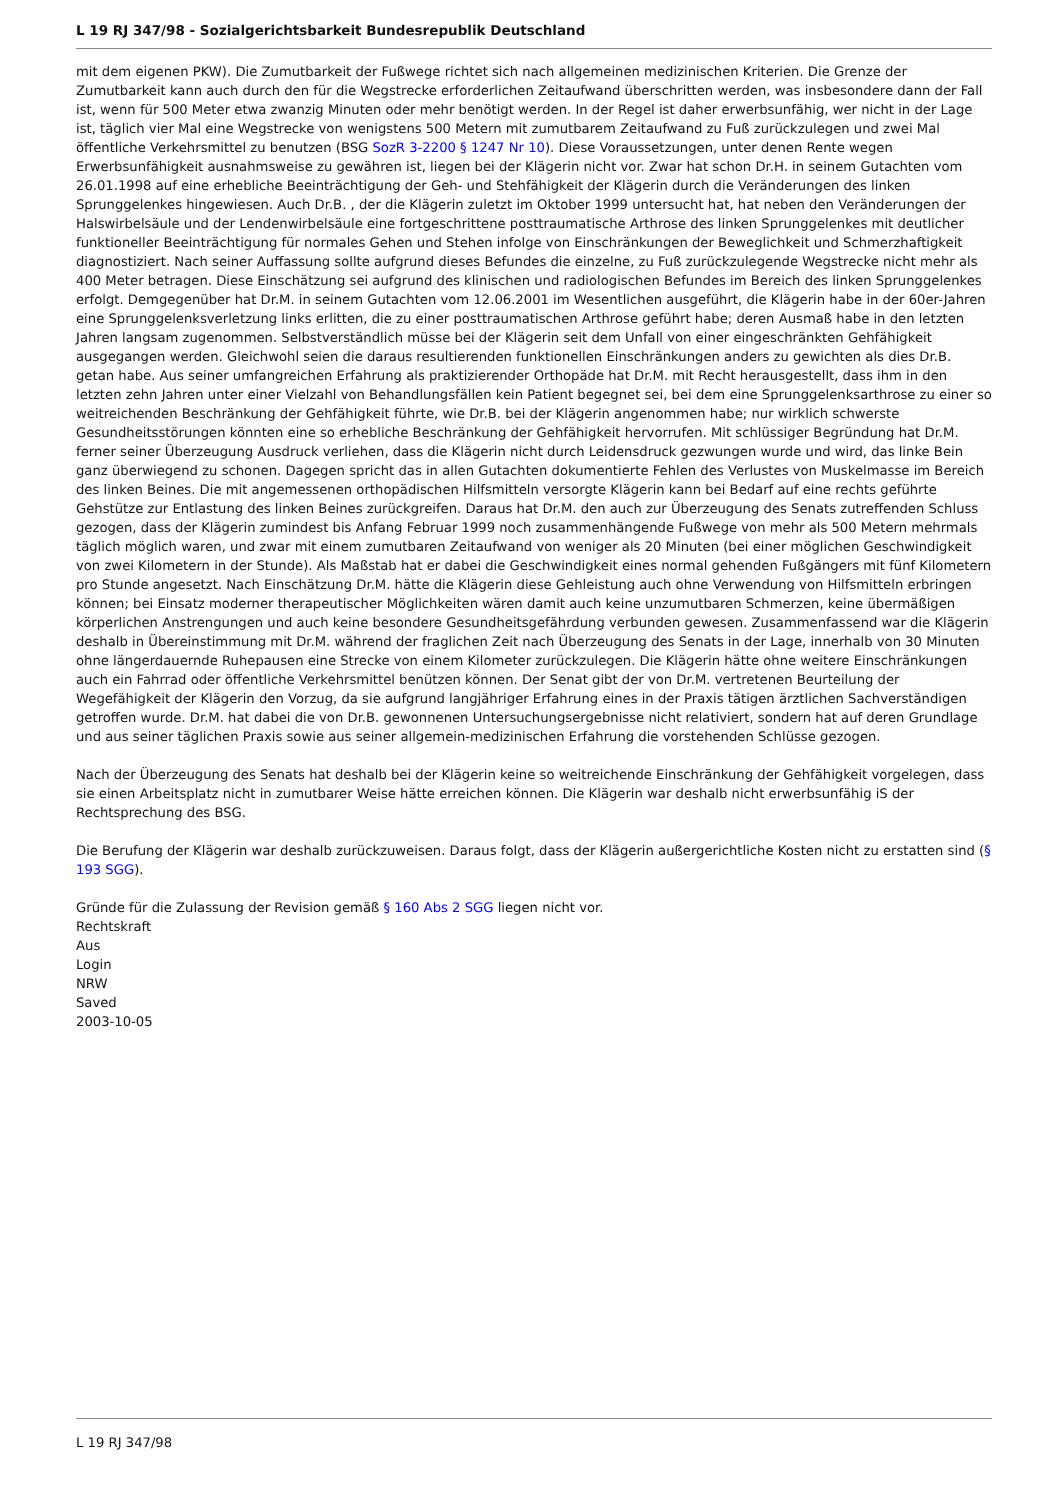L 19 RJ 347/98 - Sozialgerichtsbarkeit Bundesrepublik Deutschland
mit dem eigenen PKW). Die Zumutbarkeit der Fußwege richtet sich nach allgemeinen medizinischen Kriterien. Die Grenze der Zumutbarkeit kann auch durch den für die Wegstrecke erforderlichen Zeitaufwand überschritten werden, was insbesondere dann der Fall ist, wenn für 500 Meter etwa zwanzig Minuten oder mehr benötigt werden. In der Regel ist daher erwerbsunfähig, wer nicht in der Lage ist, täglich vier Mal eine Wegstrecke von wenigstens 500 Metern mit zumutbarem Zeitaufwand zu Fuß zurückzulegen und zwei Mal öffentliche Verkehrsmittel zu benutzen (BSG SozR 3-2200 § 1247 Nr 10). Diese Voraussetzungen, unter denen Rente wegen Erwerbsunfähigkeit ausnahmsweise zu gewähren ist, liegen bei der Klägerin nicht vor. Zwar hat schon Dr.H. in seinem Gutachten vom 26.01.1998 auf eine erhebliche Beeinträchtigung der Geh- und Stehfähigkeit der Klägerin durch die Veränderungen des linken Sprunggelenkes hingewiesen. Auch Dr.B. , der die Klägerin zuletzt im Oktober 1999 untersucht hat, hat neben den Veränderungen der Halswirbelsäule und der Lendenwirbelsäule eine fortgeschrittene posttraumatische Arthrose des linken Sprunggelenkes mit deutlicher funktioneller Beeinträchtigung für normales Gehen und Stehen infolge von Einschränkungen der Beweglichkeit und Schmerzhaftigkeit diagnostiziert. Nach seiner Auffassung sollte aufgrund dieses Befundes die einzelne, zu Fuß zurückzulegende Wegstrecke nicht mehr als 400 Meter betragen. Diese Einschätzung sei aufgrund des klinischen und radiologischen Befundes im Bereich des linken Sprunggelenkes erfolgt. Demgegenüber hat Dr.M. in seinem Gutachten vom 12.06.2001 im Wesentlichen ausgeführt, die Klägerin habe in der 60er-Jahren eine Sprunggelenksverletzung links erlitten, die zu einer posttraumatischen Arthrose geführt habe; deren Ausmaß habe in den letzten Jahren langsam zugenommen. Selbstverständlich müsse bei der Klägerin seit dem Unfall von einer eingeschränkten Gehfähigkeit ausgegangen werden. Gleichwohl seien die daraus resultierenden funktionellen Einschränkungen anders zu gewichten als dies Dr.B. getan habe. Aus seiner umfangreichen Erfahrung als praktizierender Orthopäde hat Dr.M. mit Recht herausgestellt, dass ihm in den letzten zehn Jahren unter einer Vielzahl von Behandlungsfällen kein Patient begegnet sei, bei dem eine Sprunggelenksarthrose zu einer so weitreichenden Beschränkung der Gehfähigkeit führte, wie Dr.B. bei der Klägerin angenommen habe; nur wirklich schwerste Gesundheitsstörungen könnten eine so erhebliche Beschränkung der Gehfähigkeit hervorrufen. Mit schlüssiger Begründung hat Dr.M. ferner seiner Überzeugung Ausdruck verliehen, dass die Klägerin nicht durch Leidensdruck gezwungen wurde und wird, das linke Bein ganz überwiegend zu schonen. Dagegen spricht das in allen Gutachten dokumentierte Fehlen des Verlustes von Muskelmasse im Bereich des linken Beines. Die mit angemessenen orthopädischen Hilfsmitteln versorgte Klägerin kann bei Bedarf auf eine rechts geführte Gehstütze zur Entlastung des linken Beines zurückgreifen. Daraus hat Dr.M. den auch zur Überzeugung des Senats zutreffenden Schluss gezogen, dass der Klägerin zumindest bis Anfang Februar 1999 noch zusammenhängende Fußwege von mehr als 500 Metern mehrmals täglich möglich waren, und zwar mit einem zumutbaren Zeitaufwand von weniger als 20 Minuten (bei einer möglichen Geschwindigkeit von zwei Kilometern in der Stunde). Als Maßstab hat er dabei die Geschwindigkeit eines normal gehenden Fußgängers mit fünf Kilometern pro Stunde angesetzt. Nach Einschätzung Dr.M. hätte die Klägerin diese Gehleistung auch ohne Verwendung von Hilfsmitteln erbringen können; bei Einsatz moderner therapeutischer Möglichkeiten wären damit auch keine unzumutbaren Schmerzen, keine übermäßigen körperlichen Anstrengungen und auch keine besondere Gesundheitsgefährdung verbunden gewesen. Zusammenfassend war die Klägerin deshalb in Übereinstimmung mit Dr.M. während der fraglichen Zeit nach Überzeugung des Senats in der Lage, innerhalb von 30 Minuten ohne längerdauernde Ruhepausen eine Strecke von einem Kilometer zurückzulegen. Die Klägerin hätte ohne weitere Einschränkungen auch ein Fahrrad oder öffentliche Verkehrsmittel benützen können. Der Senat gibt der von Dr.M. vertretenen Beurteilung der Wegefähigkeit der Klägerin den Vorzug, da sie aufgrund langjähriger Erfahrung eines in der Praxis tätigen ärztlichen Sachverständigen getroffen wurde. Dr.M. hat dabei die von Dr.B. gewonnenen Untersuchungsergebnisse nicht relativiert, sondern hat auf deren Grundlage und aus seiner täglichen Praxis sowie aus seiner allgemein-medizinischen Erfahrung die vorstehenden Schlüsse gezogen.
Nach der Überzeugung des Senats hat deshalb bei der Klägerin keine so weitreichende Einschränkung der Gehfähigkeit vorgelegen, dass sie einen Arbeitsplatz nicht in zumutbarer Weise hätte erreichen können. Die Klägerin war deshalb nicht erwerbsunfähig iS der Rechtsprechung des BSG.
Die Berufung der Klägerin war deshalb zurückzuweisen. Daraus folgt, dass der Klägerin außergerichtliche Kosten nicht zu erstatten sind (§ 193 SGG).
Gründe für die Zulassung der Revision gemäß § 160 Abs 2 SGG liegen nicht vor.
Rechtskraft
Aus
Login
NRW
Saved
2003-10-05
L 19 RJ 347/98